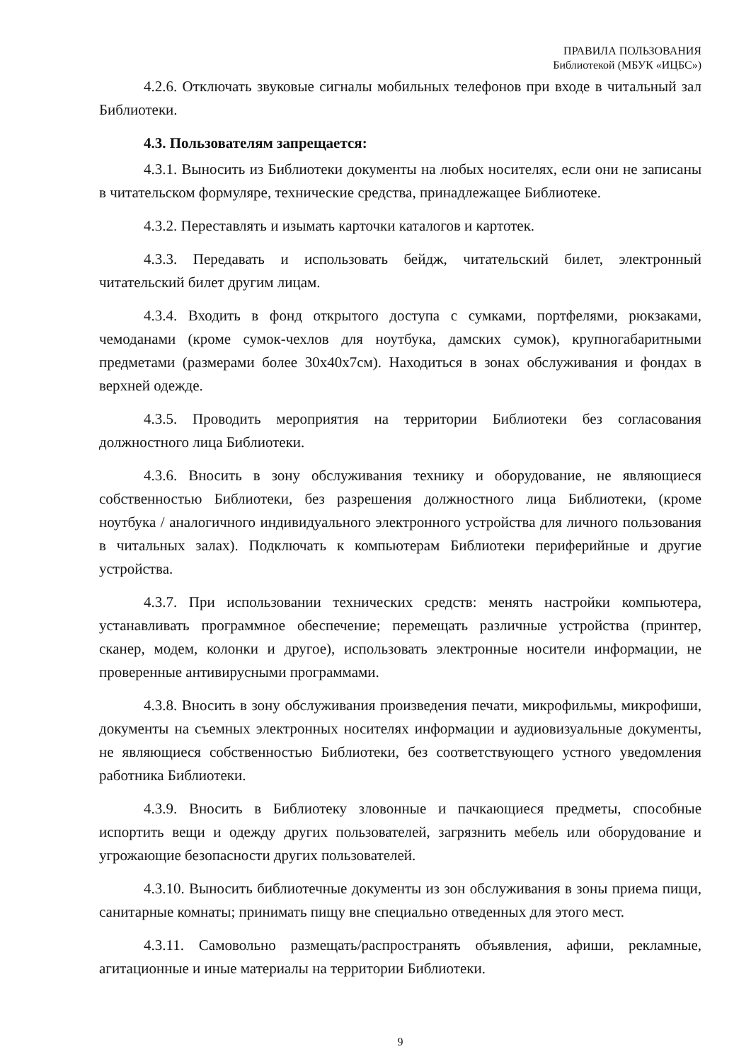ПРАВИЛА ПОЛЬЗОВАНИЯ
Библиотекой (МБУК «ИЦБС»)
4.2.6. Отключать звуковые сигналы мобильных телефонов при входе в читальный зал Библиотеки.
4.3. Пользователям запрещается:
4.3.1. Выносить из Библиотеки документы на любых носителях, если они не записаны в читательском формуляре, технические средства, принадлежащее Библиотеке.
4.3.2. Переставлять и изымать карточки каталогов и картотек.
4.3.3. Передавать и использовать бейдж, читательский билет, электронный читательский билет другим лицам.
4.3.4. Входить в фонд открытого доступа с сумками, портфелями, рюкзаками, чемоданами (кроме сумок-чехлов для ноутбука, дамских сумок), крупногабаритными предметами (размерами более 30x40x7см). Находиться в зонах обслуживания и фондах в верхней одежде.
4.3.5. Проводить мероприятия на территории Библиотеки без согласования должностного лица Библиотеки.
4.3.6. Вносить в зону обслуживания технику и оборудование, не являющиеся собственностью Библиотеки, без разрешения должностного лица Библиотеки, (кроме ноутбука / аналогичного индивидуального электронного устройства для личного пользования в читальных залах). Подключать к компьютерам Библиотеки периферийные и другие устройства.
4.3.7. При использовании технических средств: менять настройки компьютера, устанавливать программное обеспечение; перемещать различные устройства (принтер, сканер, модем, колонки и другое), использовать электронные носители информации, не проверенные антивирусными программами.
4.3.8. Вносить в зону обслуживания произведения печати, микрофильмы, микрофиши, документы на съемных электронных носителях информации и аудиовизуальные документы, не являющиеся собственностью Библиотеки, без соответствующего устного уведомления работника Библиотеки.
4.3.9. Вносить в Библиотеку зловонные и пачкающиеся предметы, способные испортить вещи и одежду других пользователей, загрязнить мебель или оборудование и угрожающие безопасности других пользователей.
4.3.10. Выносить библиотечные документы из зон обслуживания в зоны приема пищи, санитарные комнаты; принимать пищу вне специально отведенных для этого мест.
4.3.11. Самовольно размещать/распространять объявления, афиши, рекламные, агитационные и иные материалы на территории Библиотеки.
9